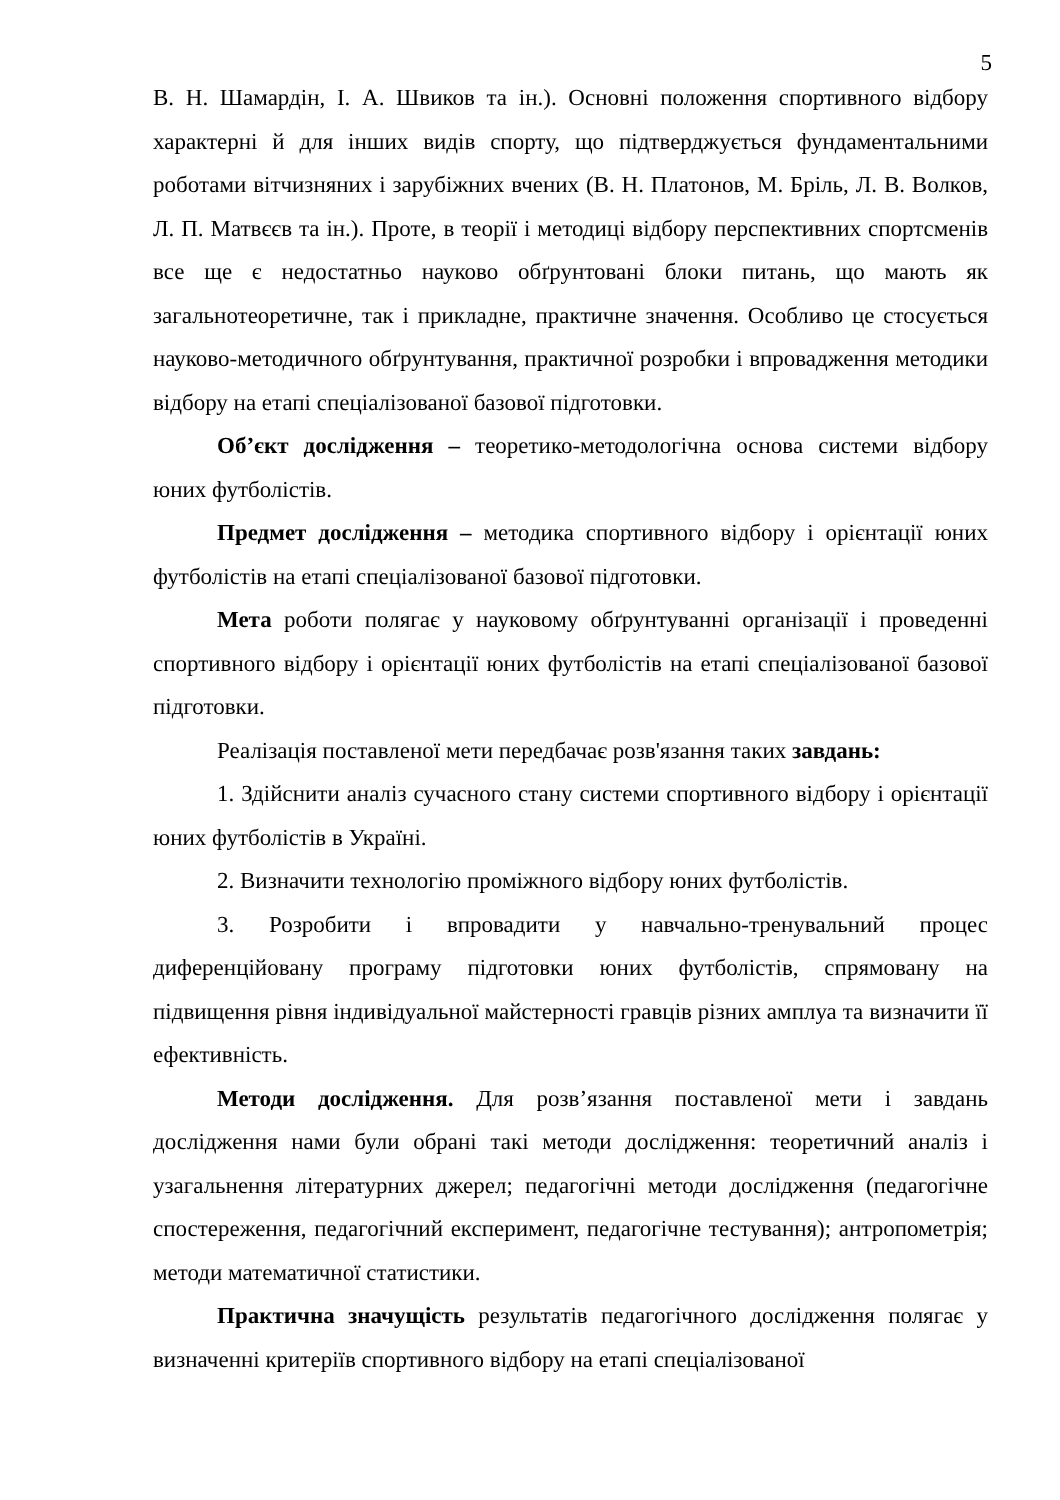5
В. Н. Шамардін, І. А. Швиков та ін.). Основні положення спортивного відбору характерні й для інших видів спорту, що підтверджується фундаментальними роботами вітчизняних і зарубіжних вчених (В. Н. Платонов, М. Бріль, Л. В. Волков, Л. П. Матвєєв та ін.). Проте, в теорії і методиці відбору перспективних спортсменів все ще є недостатньо науково обґрунтовані блоки питань, що мають як загальнотеоретичне, так і прикладне, практичне значення. Особливо це стосується науково-методичного обґрунтування, практичної розробки і впровадження методики відбору на етапі спеціалізованої базової підготовки.
Об’єкт дослідження – теоретико-методологічна основа системи відбору юних футболістів.
Предмет дослідження – методика спортивного відбору і орієнтації юних футболістів на етапі спеціалізованої базової підготовки.
Мета роботи полягає у науковому обґрунтуванні організації і проведенні спортивного відбору і орієнтації юних футболістів на етапі спеціалізованої базової підготовки.
Реалізація поставленої мети передбачає розв'язання таких завдань:
1. Здійснити аналіз сучасного стану системи спортивного відбору і орієнтації юних футболістів в Україні.
2. Визначити технологію проміжного відбору юних футболістів.
3. Розробити і впровадити у навчально-тренувальний процес диференційовану програму підготовки юних футболістів, спрямовану на підвищення рівня індивідуальної майстерності гравців різних амплуа та визначити її ефективність.
Методи дослідження. Для розв’язання поставленої мети і завдань дослідження нами були обрані такі методи дослідження: теоретичний аналіз і узагальнення літературних джерел; педагогічні методи дослідження (педагогічне спостереження, педагогічний експеримент, педагогічне тестування); антропометрія; методи математичної статистики.
Практична значущість результатів педагогічного дослідження полягає у визначенні критеріїв спортивного відбору на етапі спеціалізованої